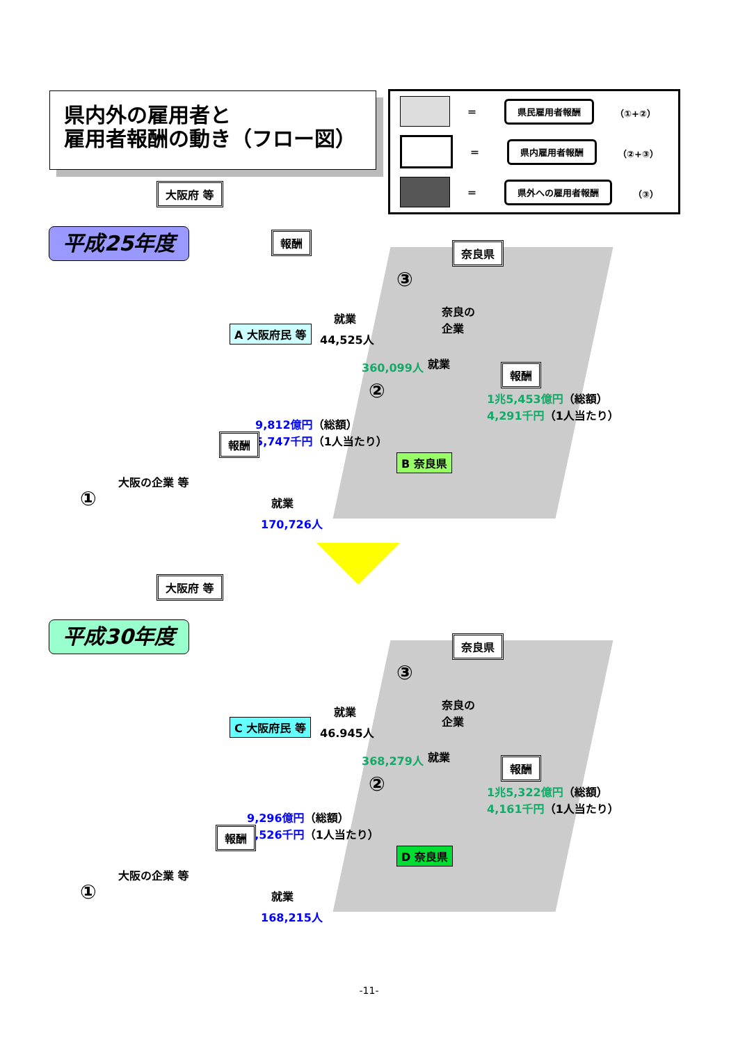県内外の雇用者と
雇用者報酬の動き（フロー図）
＝ 県民雇用者報酬 （①+②）
＝ 県内雇用者報酬 （②+③）
＝ 県外への雇用者報酬 （③）
大阪府 等
平成25年度 報酬
奈良県
③
奈良の
企業
A 大阪府民 等
就業
44,525人
360,099人 就業
報酬
1兆5,453億円（総額）
4,291千円（1人当たり）
②
9,812億円（総額）
5,747千円（1人当たり）
報酬
B 奈良県
①
大阪の企業 等
就業
170,726人
大阪府 等
平成30年度 奈良県
③
奈良の
企業
C 大阪府民 等
就業
46.945人
368,279人 就業
報酬
1兆5,322億円（総額）
4,161千円（1人当たり）
②
9,296億円（総額）
5,526千円（1人当たり）
報酬
D 奈良県
①
大阪の企業 等
就業
168,215人
-11-